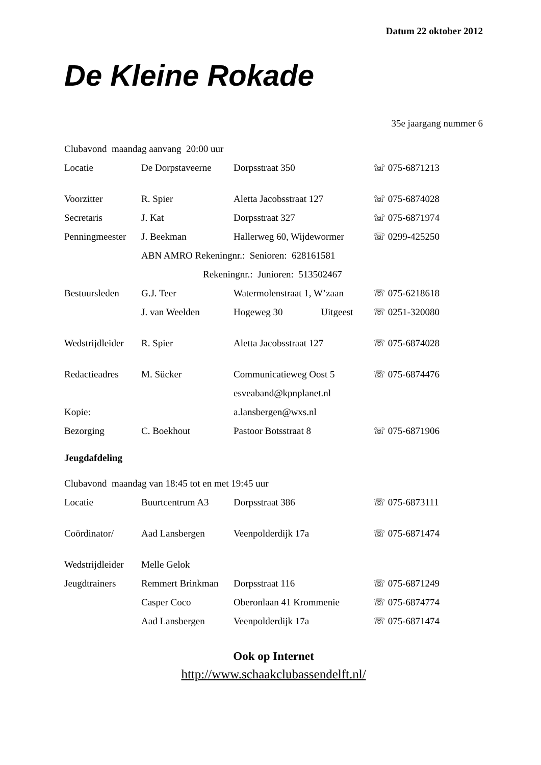Datum 22 oktober 2012
De Kleine Rokade
35e jaargang nummer 6
| Clubavond maandag aanvang 20:00 uur | | | |
| Locatie | De Dorpstaveerne | Dorpsstraat 350 | ☏ 075-6871213 |
| Voorzitter | R. Spier | Aletta Jacobsstraat 127 | ☏ 075-6874028 |
| Secretaris | J. Kat | Dorpsstraat 327 | ☏ 075-6871974 |
| Penningmeester | J. Beekman | Hallerweg 60, Wijdewormer | ☏ 0299-425250 |
| | ABN AMRO Rekeningnr.: Senioren: 628161581 | | |
| | Rekeningnr.: Junioren: 513502467 | | |
| Bestuursleden | G.J. Teer | Watermolenstraat 1, W’zaan | ☏ 075-6218618 |
| | J. van Weelden | Hogeweg 30 Uitgeest | ☏ 0251-320080 |
| Wedstrijdleider | R. Spier | Aletta Jacobsstraat 127 | ☏ 075-6874028 |
| Redactieadres | M. Sücker | Communicatieweg Oost 5 | ☏ 075-6874476 |
| | | esveaband@kpnplanet.nl | |
| Kopie: | | a.lansbergen@wxs.nl | |
| Bezorging | C. Boekhout | Pastoor Botsstraat 8 | ☏ 075-6871906 |
Jeugdafdeling
| Clubavond maandag van 18:45 tot en met 19:45 uur | | | |
| Locatie | Buurtcentrum A3 | Dorpsstraat 386 | ☏ 075-6873111 |
| Coördinator/ | Aad Lansbergen | Veenpolderdijk 17a | ☏ 075-6871474 |
| Wedstrijdleider | Melle Gelok | | |
| Jeugdtrainers | Remmert Brinkman | Dorpsstraat 116 | ☏ 075-6871249 |
| | Casper Coco | Oberonlaan 41 Krommenie | ☏ 075-6874774 |
| | Aad Lansbergen | Veenpolderdijk 17a | ☏ 075-6871474 |
Ook op Internet
http://www.schaakclubassendelft.nl/